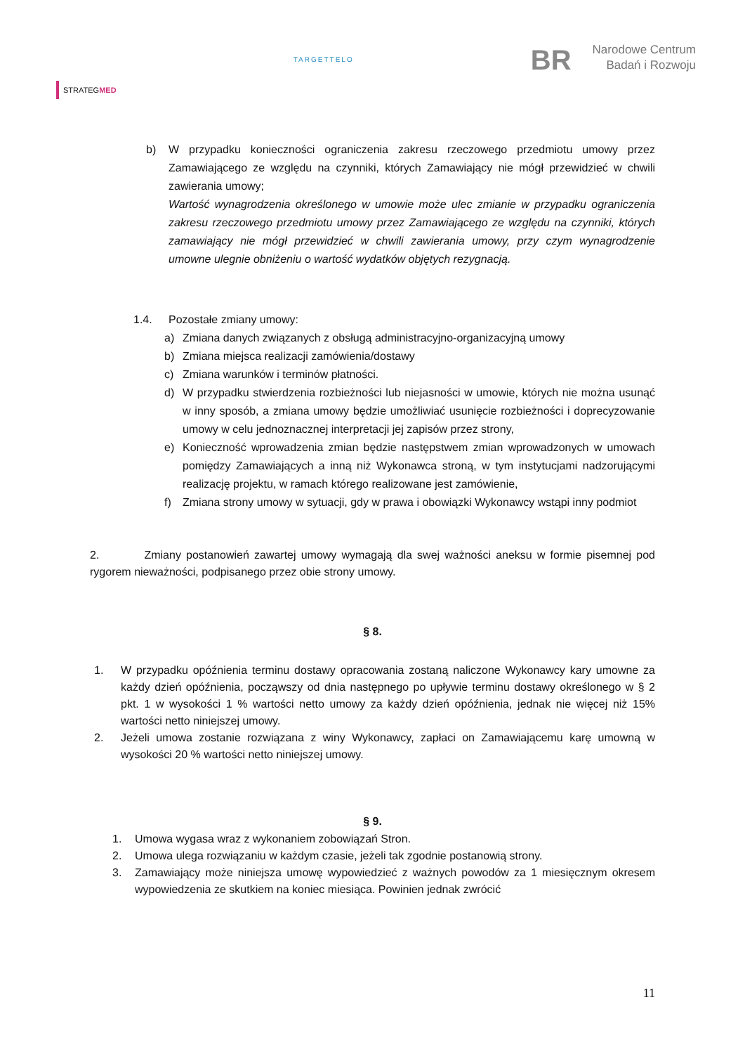STRATEGMED
TARGETTELO
BR Narodowe Centrum
Badań i Rozwoju
b) W przypadku konieczności ograniczenia zakresu rzeczowego przedmiotu umowy przez Zamawiającego ze względu na czynniki, których Zamawiający nie mógł przewidzieć w chwili zawierania umowy;
Wartość wynagrodzenia określonego w umowie może ulec zmianie w przypadku ograniczenia zakresu rzeczowego przedmiotu umowy przez Zamawiającego ze względu na czynniki, których zamawiający nie mógł przewidzieć w chwili zawierania umowy, przy czym wynagrodzenie umowne ulegnie obniżeniu o wartość wydatków objętych rezygnacją.
1.4. Pozostałe zmiany umowy:
a) Zmiana danych związanych z obsługą administracyjno-organizacyjną umowy
b) Zmiana miejsca realizacji zamówienia/dostawy
c) Zmiana warunków i terminów płatności.
d) W przypadku stwierdzenia rozbieżności lub niejasności w umowie, których nie można usunąć w inny sposób, a zmiana umowy będzie umożliwiać usunięcie rozbieżności i doprecyzowanie umowy w celu jednoznacznej interpretacji jej zapisów przez strony,
e) Konieczność wprowadzenia zmian będzie następstwem zmian wprowadzonych w umowach pomiędzy Zamawiających a inną niż Wykonawca stroną, w tym instytucjami nadzorującymi realizację projektu, w ramach którego realizowane jest zamówienie,
f) Zmiana strony umowy w sytuacji, gdy w prawa i obowiązki Wykonawcy wstąpi inny podmiot
2. Zmiany postanowień zawartej umowy wymagają dla swej ważności aneksu w formie pisemnej pod rygorem nieważności, podpisanego przez obie strony umowy.
§ 8.
1. W przypadku opóźnienia terminu dostawy opracowania zostaną naliczone Wykonawcy kary umowne za każdy dzień opóźnienia, począwszy od dnia następnego po upływie terminu dostawy określonego w § 2 pkt. 1 w wysokości 1 % wartości netto umowy za każdy dzień opóźnienia, jednak nie więcej niż 15% wartości netto niniejszej umowy.
2. Jeżeli umowa zostanie rozwiązana z winy Wykonawcy, zapłaci on Zamawiającemu karę umowną w wysokości 20 % wartości netto niniejszej umowy.
§ 9.
1. Umowa wygasa wraz z wykonaniem zobowiązań Stron.
2. Umowa ulega rozwiązaniu w każdym czasie, jeżeli tak zgodnie postanowią strony.
3. Zamawiający może niniejsza umowę wypowiedzieć z ważnych powodów za 1 miesięcznym okresem wypowiedzenia ze skutkiem na koniec miesiąca. Powinien jednak zwrócić
11